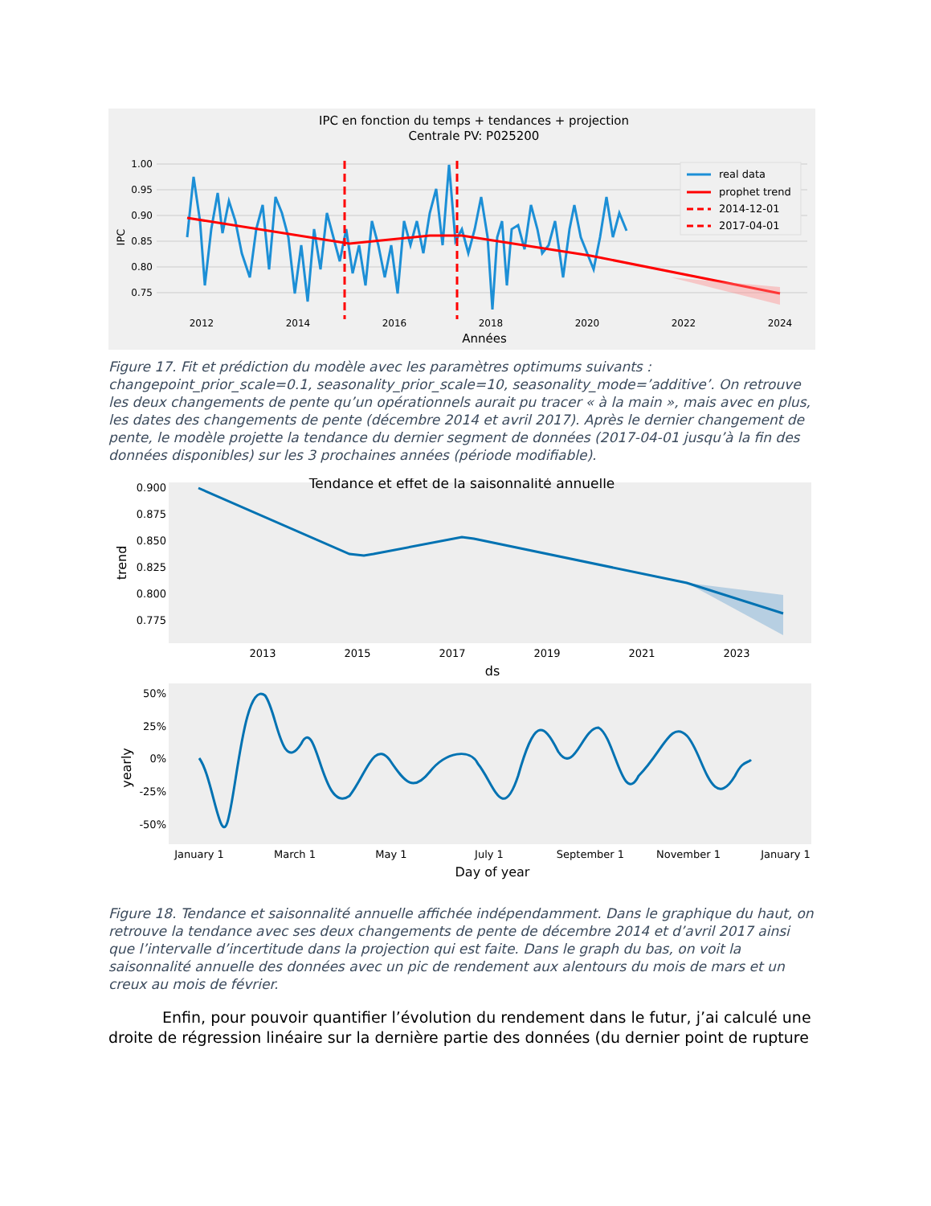IPC en fonction du temps + tendances + projection
Centrale PV: P025200
1.00
0.95
0.90
0.85
0.80
0.75
2012
2014
2016
2018
2020
2022
2024
Années
IPC
real data
prophet trend
2014-12-01
2017-04-01
Figure 17. Fit et prédiction du modèle avec les paramètres optimums suivants : changepoint_prior_scale=0.1, seasonality_prior_scale=10, seasonality_mode=’additive’. On retrouve les deux changements de pente qu’un opérationnels aurait pu tracer « à la main », mais avec en plus, les dates des changements de pente (décembre 2014 et avril 2017). Après le dernier changement de pente, le modèle projette la tendance du dernier segment de données (2017-04-01 jusqu’à la fin des données disponibles) sur les 3 prochaines années (période modifiable).
Tendance et effet de la saisonnalité annuelle
0.900
0.875
0.850
0.825
0.800
0.775
trend
2013
2015
2017
2019
2021
2023
ds
50%
25%
0%
-25%
-50%
yearly
January 1
March 1
May 1
July 1
September 1
November 1
January 1
Day of year
Figure 18. Tendance et saisonnalité annuelle affichée indépendamment. Dans le graphique du haut, on retrouve la tendance avec ses deux changements de pente de décembre 2014 et d’avril 2017 ainsi que l’intervalle d’incertitude dans la projection qui est faite. Dans le graph du bas, on voit la saisonnalité annuelle des données avec un pic de rendement aux alentours du mois de mars et un creux au mois de février.
Enfin, pour pouvoir quantifier l’évolution du rendement dans le futur, j’ai calculé une droite de régression linéaire sur la dernière partie des données (du dernier point de rupture